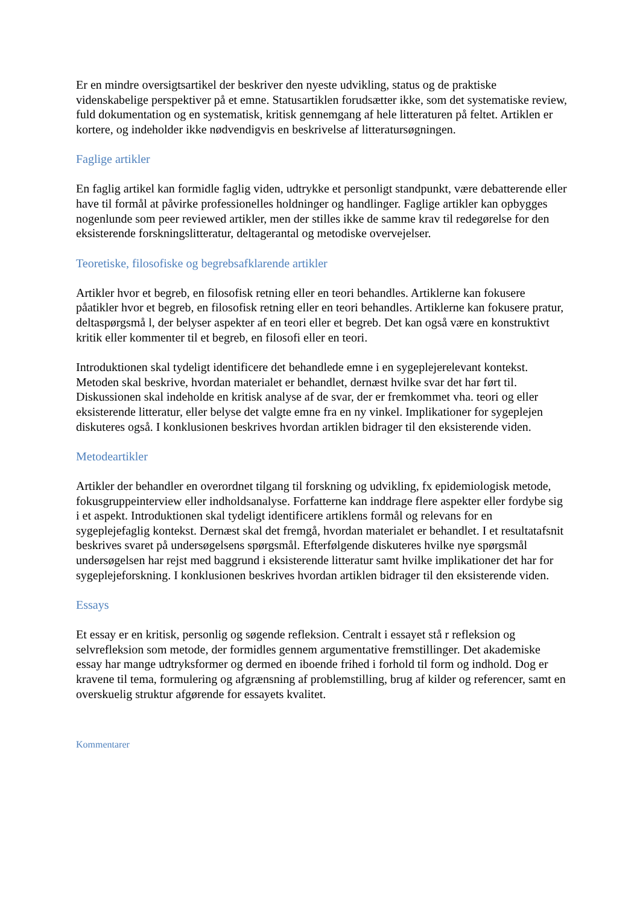Er en mindre oversigtsartikel der beskriver den nyeste udvikling, status og de praktiske videnskabelige perspektiver på et emne. Statusartiklen forudsætter ikke, som det systematiske review, fuld dokumentation og en systematisk, kritisk gennemgang af hele litteraturen på feltet. Artiklen er kortere, og indeholder ikke nødvendigvis en beskrivelse af litteratursøgningen.
Faglige artikler
En faglig artikel kan formidle faglig viden, udtrykke et personligt standpunkt, være debatterende eller have til formål at påvirke professionelles holdninger og handlinger. Faglige artikler kan opbygges nogenlunde som peer reviewed artikler, men der stilles ikke de samme krav til redegørelse for den eksisterende forskningslitteratur, deltagerantal og metodiske overvejelser.
Teoretiske, filosofiske og begrebsafklarende artikler
Artikler hvor et begreb, en filosofisk retning eller en teori behandles. Artiklerne kan fokusere påatikler hvor et begreb, en filosofisk retning eller en teori behandles. Artiklerne kan fokusere pratur, deltaspørgsmå l, der belyser aspekter af en teori eller et begreb. Det kan også være en konstruktivt kritik eller kommenter til et begreb, en filosofi eller en teori.
Introduktionen skal tydeligt identificere det behandlede emne i en sygeplejerelevant kontekst. Metoden skal beskrive, hvordan materialet er behandlet, dernæst hvilke svar det har ført til. Diskussionen skal indeholde en kritisk analyse af de svar, der er fremkommet vha. teori og eller eksisterende litteratur, eller belyse det valgte emne fra en ny vinkel. Implikationer for sygeplejen diskuteres også. I konklusionen beskrives hvordan artiklen bidrager til den eksisterende viden.
Metodeartikler
Artikler der behandler en overordnet tilgang til forskning og udvikling, fx epidemiologisk metode, fokusgruppeinterview eller indholdsanalyse. Forfatterne kan inddrage flere aspekter eller fordybe sig i et aspekt. Introduktionen skal tydeligt identificere artiklens formål og relevans for en sygeplejefaglig kontekst. Dernæst skal det fremgå, hvordan materialet er behandlet. I et resultatafsnit beskrives svaret på undersøgelsens spørgsmål. Efterfølgende diskuteres hvilke nye spørgsmål undersøgelsen har rejst med baggrund i eksisterende litteratur samt hvilke implikationer det har for sygeplejeforskning. I konklusionen beskrives hvordan artiklen bidrager til den eksisterende viden.
Essays
Et essay er en kritisk, personlig og søgende refleksion. Centralt i essayet stå r refleksion og selvrefleksion som metode, der formidles gennem argumentative fremstillinger. Det akademiske essay har mange udtryksformer og dermed en iboende frihed i forhold til form og indhold. Dog er kravene til tema, formulering og afgrænsning af problemstilling, brug af kilder og referencer, samt en overskuelig struktur afgørende for essayets kvalitet.
Kommentarer